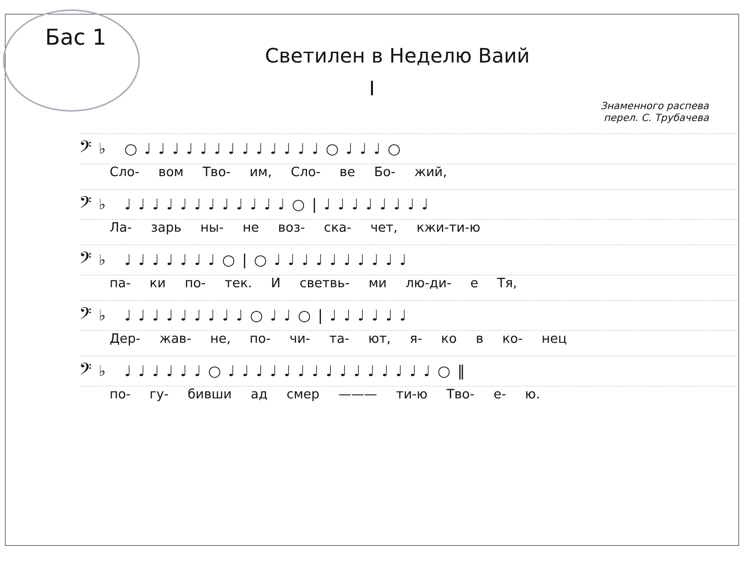Бас 1
Светилен в Неделю Ваий
I
Знаменного распева
перел. С. Трубачева
𝄢♭ ○♩♩♩♩♩♩♩♩♩♩♩♩♩○♩♩♩○
Сло- вом Тво- им, Сло- ве Бо- жий,
𝄢♭ ♩♩♩♩♩♩♩♩♩♩♩♩○|♩♩♩♩♩♩♩♩
Ла- зарь ны- не воз- ска- чет, кжи-ти-ю
𝄢♭ ♩♩♩♩♩♩♩○|○♩♩♩♩♩♩♩♩♩♩
па- ки по- тек. И светвь- ми лю-ди- е Тя,
𝄢♭ ♩♩♩♩♩♩♩♩♩○♩♩○|♩♩♩♩♩♩
Дер- жав- не, по- чи- та- ют, я- ко в ко- нец
𝄢♭ ♩♩♩♩♩♩○♩♩♩♩♩♩♩♩♩♩♩♩♩♩♩○‖
по- гу- бивши ад смер ——— ти-ю Тво- е- ю.